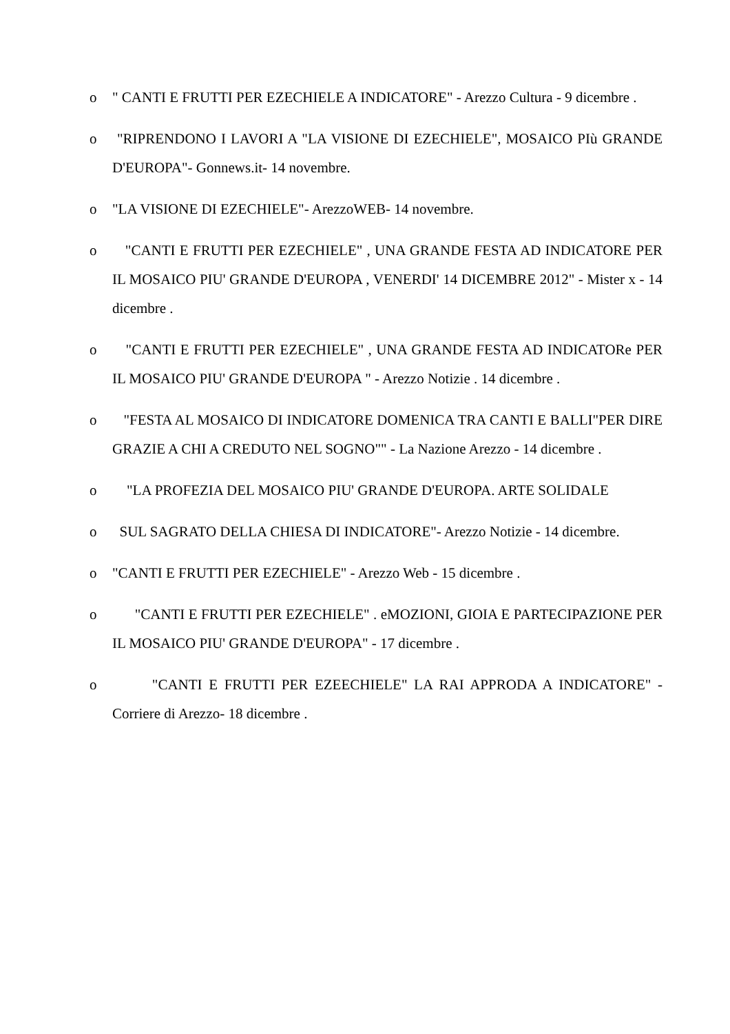o " CANTI E FRUTTI PER EZECHIELE A INDICATORE" - Arezzo Cultura - 9 dicembre .
o "RIPRENDONO I LAVORI A "LA VISIONE DI EZECHIELE", MOSAICO PIù GRANDE D'EUROPA"- Gonnews.it- 14 novembre.
o "LA VISIONE DI EZECHIELE"- ArezzoWEB- 14 novembre.
o "CANTI E FRUTTI PER EZECHIELE" , UNA GRANDE FESTA AD INDICATORE PER IL MOSAICO PIU' GRANDE D'EUROPA , VENERDI' 14 DICEMBRE 2012" - Mister x - 14 dicembre .
o "CANTI E FRUTTI PER EZECHIELE" , UNA GRANDE FESTA AD INDICATORe PER IL MOSAICO PIU' GRANDE D'EUROPA " - Arezzo Notizie . 14 dicembre .
o "FESTA AL MOSAICO DI INDICATORE DOMENICA TRA CANTI E BALLI"PER DIRE GRAZIE A CHI A CREDUTO NEL SOGNO"" - La Nazione Arezzo - 14 dicembre .
o "LA PROFEZIA DEL MOSAICO PIU' GRANDE D'EUROPA. ARTE SOLIDALE
o SUL SAGRATO DELLA CHIESA DI INDICATORE"- Arezzo Notizie - 14 dicembre.
o "CANTI E FRUTTI PER EZECHIELE" - Arezzo Web - 15 dicembre .
o "CANTI E FRUTTI PER EZECHIELE" . eMOZIONI, GIOIA E PARTECIPAZIONE PER IL MOSAICO PIU' GRANDE D'EUROPA" - 17 dicembre .
o "CANTI E FRUTTI PER EZEECHIELE" LA RAI APPRODA A INDICATORE" - Corriere di Arezzo- 18 dicembre .